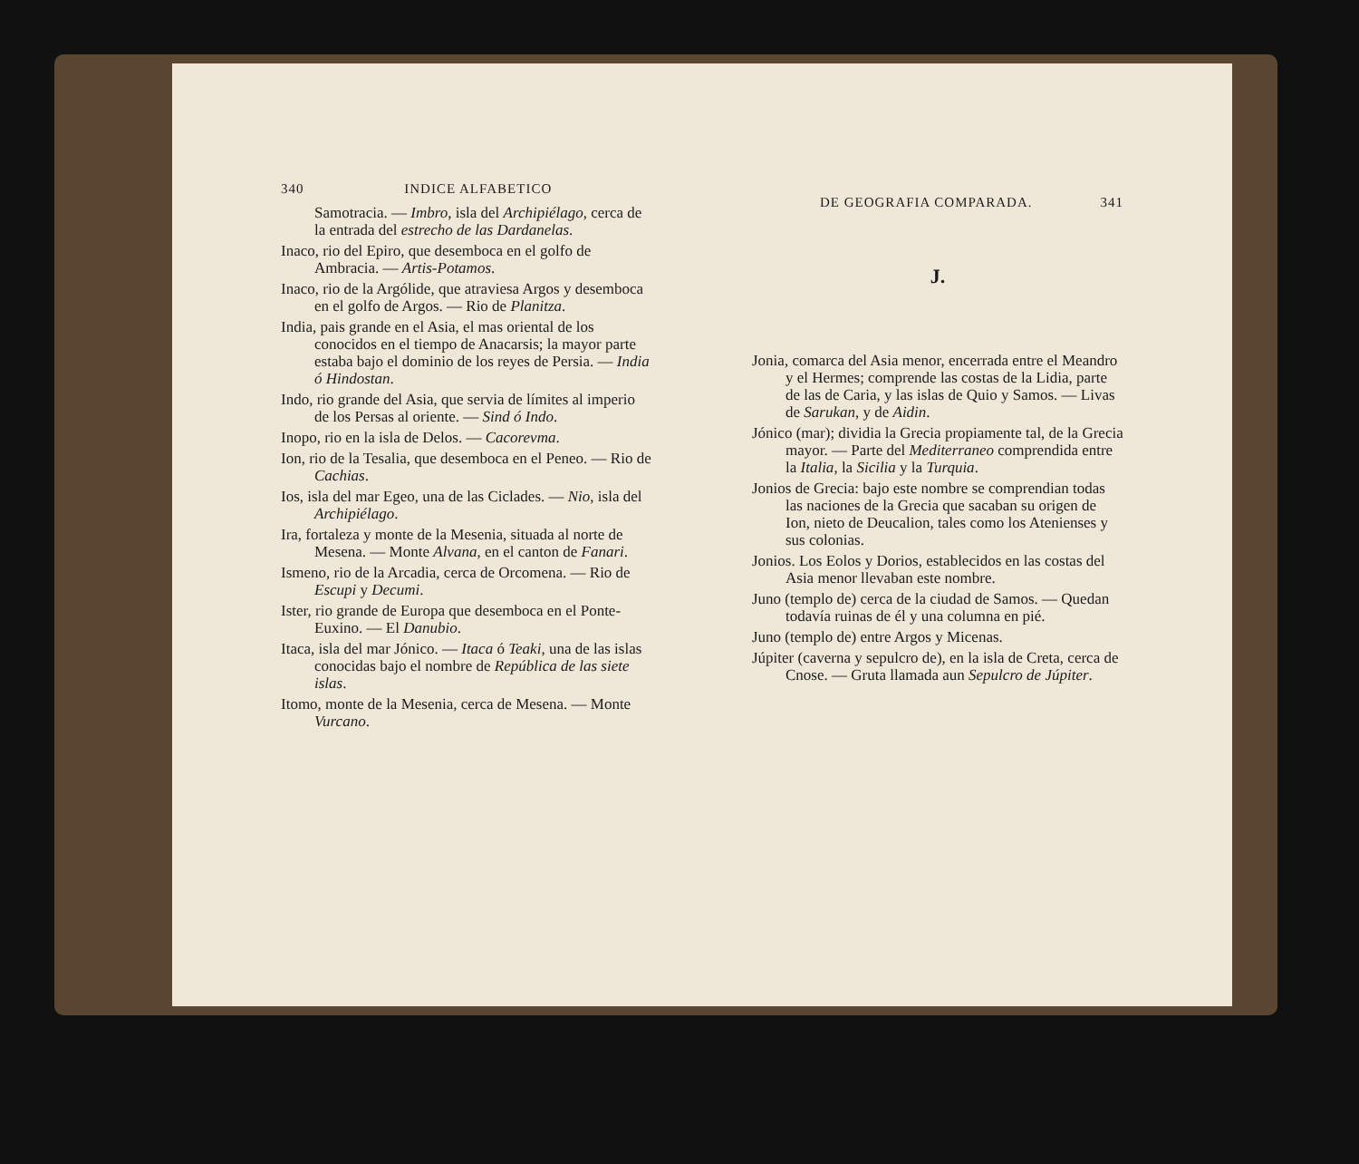340 INDICE ALFABETICO
Samotracia. — Imbro, isla del Archipiélago, cerca de la entrada del estrecho de las Dardanelas.
Inaco, rio del Epiro, que desemboca en el golfo de Ambracia. — Artis-Potamos.
Inaco, rio de la Argólide, que atraviesa Argos y desemboca en el golfo de Argos. — Rio de Planitza.
India, pais grande en el Asia, el mas oriental de los conocidos en el tiempo de Anacarsis; la mayor parte estaba bajo el dominio de los reyes de Persia. — India ó Hindostan.
Indo, rio grande del Asia, que servia de límites al imperio de los Persas al oriente. — Sind ó Indo.
Inopo, rio en la isla de Delos. — Cacorevma.
Ion, rio de la Tesalia, que desemboca en el Peneo. — Rio de Cachias.
Ios, isla del mar Egeo, una de las Ciclades. — Nio, isla del Archipiélago.
Ira, fortaleza y monte de la Mesenia, situada al norte de Mesena. — Monte Alvana, en el canton de Fanari.
Ismeno, rio de la Arcadia, cerca de Orcomena. — Rio de Escupi y Decumi.
Ister, rio grande de Europa que desemboca en el Ponte-Euxino. — El Danubio.
Itaca, isla del mar Jónico. — Itaca ó Teaki, una de las islas conocidas bajo el nombre de República de las siete islas.
Itomo, monte de la Mesenia, cerca de Mesena. — Monte Vurcano.
DE GEOGRAFIA COMPARADA. 341
J.
Jonia, comarca del Asia menor, encerrada entre el Meandro y el Hermes; comprende las costas de la Lidia, parte de las de Caria, y las islas de Quio y Samos. — Livas de Sarukan, y de Aidin.
Jónico (mar); dividia la Grecia propiamente tal, de la Grecia mayor. — Parte del Mediterraneo comprendida entre la Italia, la Sicilia y la Turquia.
Jonios de Grecia: bajo este nombre se comprendian todas las naciones de la Grecia que sacaban su origen de Ion, nieto de Deucalion, tales como los Atenienses y sus colonias.
Jonios. Los Eolos y Dorios, establecidos en las costas del Asia menor llevaban este nombre.
Juno (templo de) cerca de la ciudad de Samos. — Quedan todavía ruinas de él y una columna en pié.
Juno (templo de) entre Argos y Micenas.
Júpiter (caverna y sepulcro de), en la isla de Creta, cerca de Cnose. — Gruta llamada aun Sepulcro de Júpiter.